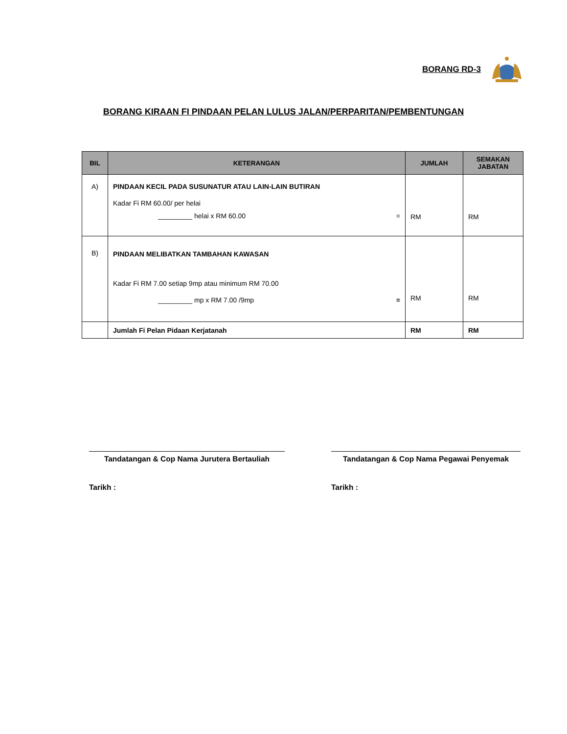BORANG RD-3
BORANG KIRAAN FI PINDAAN PELAN LULUS JALAN/PERPARITAN/PEMBENTUNGAN
| BIL | KETERANGAN | JUMLAH | SEMAKAN JABATAN |
| --- | --- | --- | --- |
| A) | PINDAAN KECIL PADA SUSUNATUR ATAU LAIN-LAIN BUTIRAN Kadar Fi RM 60.00/ per helai _________ helai x RM 60.00 = | RM | RM |
| B) | PINDAAN MELIBATKAN TAMBAHAN KAWASAN Kadar Fi RM 7.00 setiap 9mp atau minimum RM 70.00 _________ mp x RM 7.00 /9mp = | RM | RM |
| | Jumlah Fi Pelan Pidaan Kerjatanah | RM | RM |
Tandatangan & Cop Nama Jurutera Bertauliah
Tarikh :
Tandatangan & Cop Nama Pegawai Penyemak
Tarikh :